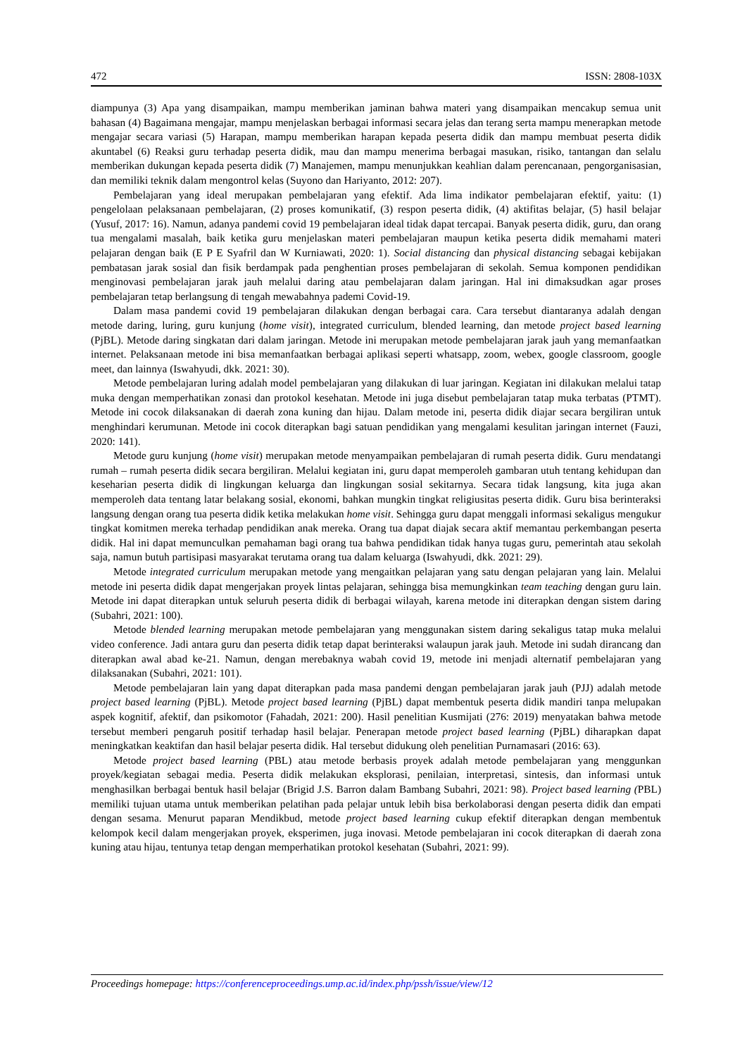472 ISSN: 2808-103X
diampunya (3) Apa yang disampaikan, mampu memberikan jaminan bahwa materi yang disampaikan mencakup semua unit bahasan (4) Bagaimana mengajar, mampu menjelaskan berbagai informasi secara jelas dan terang serta mampu menerapkan metode mengajar secara variasi (5) Harapan, mampu memberikan harapan kepada peserta didik dan mampu membuat peserta didik akuntabel (6) Reaksi guru terhadap peserta didik, mau dan mampu menerima berbagai masukan, risiko, tantangan dan selalu memberikan dukungan kepada peserta didik (7) Manajemen, mampu menunjukkan keahlian dalam perencanaan, pengorganisasian, dan memiliki teknik dalam mengontrol kelas (Suyono dan Hariyanto, 2012: 207).
Pembelajaran yang ideal merupakan pembelajaran yang efektif. Ada lima indikator pembelajaran efektif, yaitu: (1) pengelolaan pelaksanaan pembelajaran, (2) proses komunikatif, (3) respon peserta didik, (4) aktifitas belajar, (5) hasil belajar (Yusuf, 2017: 16). Namun, adanya pandemi covid 19 pembelajaran ideal tidak dapat tercapai. Banyak peserta didik, guru, dan orang tua mengalami masalah, baik ketika guru menjelaskan materi pembelajaran maupun ketika peserta didik memahami materi pelajaran dengan baik (E P E Syafril dan W Kurniawati, 2020: 1). Social distancing dan physical distancing sebagai kebijakan pembatasan jarak sosial dan fisik berdampak pada penghentian proses pembelajaran di sekolah. Semua komponen pendidikan menginovasi pembelajaran jarak jauh melalui daring atau pembelajaran dalam jaringan. Hal ini dimaksudkan agar proses pembelajaran tetap berlangsung di tengah mewabahnya pademi Covid-19.
Dalam masa pandemi covid 19 pembelajaran dilakukan dengan berbagai cara. Cara tersebut diantaranya adalah dengan metode daring, luring, guru kunjung (home visit), integrated curriculum, blended learning, dan metode project based learning (PjBL). Metode daring singkatan dari dalam jaringan. Metode ini merupakan metode pembelajaran jarak jauh yang memanfaatkan internet. Pelaksanaan metode ini bisa memanfaatkan berbagai aplikasi seperti whatsapp, zoom, webex, google classroom, google meet, dan lainnya (Iswahyudi, dkk. 2021: 30).
Metode pembelajaran luring adalah model pembelajaran yang dilakukan di luar jaringan. Kegiatan ini dilakukan melalui tatap muka dengan memperhatikan zonasi dan protokol kesehatan. Metode ini juga disebut pembelajaran tatap muka terbatas (PTMT). Metode ini cocok dilaksanakan di daerah zona kuning dan hijau. Dalam metode ini, peserta didik diajar secara bergiliran untuk menghindari kerumunan. Metode ini cocok diterapkan bagi satuan pendidikan yang mengalami kesulitan jaringan internet (Fauzi, 2020: 141).
Metode guru kunjung (home visit) merupakan metode menyampaikan pembelajaran di rumah peserta didik. Guru mendatangi rumah – rumah peserta didik secara bergiliran. Melalui kegiatan ini, guru dapat memperoleh gambaran utuh tentang kehidupan dan keseharian peserta didik di lingkungan keluarga dan lingkungan sosial sekitarnya. Secara tidak langsung, kita juga akan memperoleh data tentang latar belakang sosial, ekonomi, bahkan mungkin tingkat religiusitas peserta didik. Guru bisa berinteraksi langsung dengan orang tua peserta didik ketika melakukan home visit. Sehingga guru dapat menggali informasi sekaligus mengukur tingkat komitmen mereka terhadap pendidikan anak mereka. Orang tua dapat diajak secara aktif memantau perkembangan peserta didik. Hal ini dapat memunculkan pemahaman bagi orang tua bahwa pendidikan tidak hanya tugas guru, pemerintah atau sekolah saja, namun butuh partisipasi masyarakat terutama orang tua dalam keluarga (Iswahyudi, dkk. 2021: 29).
Metode integrated curriculum merupakan metode yang mengaitkan pelajaran yang satu dengan pelajaran yang lain. Melalui metode ini peserta didik dapat mengerjakan proyek lintas pelajaran, sehingga bisa memungkinkan team teaching dengan guru lain. Metode ini dapat diterapkan untuk seluruh peserta didik di berbagai wilayah, karena metode ini diterapkan dengan sistem daring (Subahri, 2021: 100).
Metode blended learning merupakan metode pembelajaran yang menggunakan sistem daring sekaligus tatap muka melalui video conference. Jadi antara guru dan peserta didik tetap dapat berinteraksi walaupun jarak jauh. Metode ini sudah dirancang dan diterapkan awal abad ke-21. Namun, dengan merebaknya wabah covid 19, metode ini menjadi alternatif pembelajaran yang dilaksanakan (Subahri, 2021: 101).
Metode pembelajaran lain yang dapat diterapkan pada masa pandemi dengan pembelajaran jarak jauh (PJJ) adalah metode project based learning (PjBL). Metode project based learning (PjBL) dapat membentuk peserta didik mandiri tanpa melupakan aspek kognitif, afektif, dan psikomotor (Fahadah, 2021: 200). Hasil penelitian Kusmijati (276: 2019) menyatakan bahwa metode tersebut memberi pengaruh positif terhadap hasil belajar. Penerapan metode project based learning (PjBL) diharapkan dapat meningkatkan keaktifan dan hasil belajar peserta didik. Hal tersebut didukung oleh penelitian Purnamasari (2016: 63).
Metode project based learning (PBL) atau metode berbasis proyek adalah metode pembelajaran yang menggunkan proyek/kegiatan sebagai media. Peserta didik melakukan eksplorasi, penilaian, interpretasi, sintesis, dan informasi untuk menghasilkan berbagai bentuk hasil belajar (Brigid J.S. Barron dalam Bambang Subahri, 2021: 98). Project based learning (PBL) memiliki tujuan utama untuk memberikan pelatihan pada pelajar untuk lebih bisa berkolaborasi dengan peserta didik dan empati dengan sesama. Menurut paparan Mendikbud, metode project based learning cukup efektif diterapkan dengan membentuk kelompok kecil dalam mengerjakan proyek, eksperimen, juga inovasi. Metode pembelajaran ini cocok diterapkan di daerah zona kuning atau hijau, tentunya tetap dengan memperhatikan protokol kesehatan (Subahri, 2021: 99).
Proceedings homepage: https://conferenceproceedings.ump.ac.id/index.php/pssh/issue/view/12